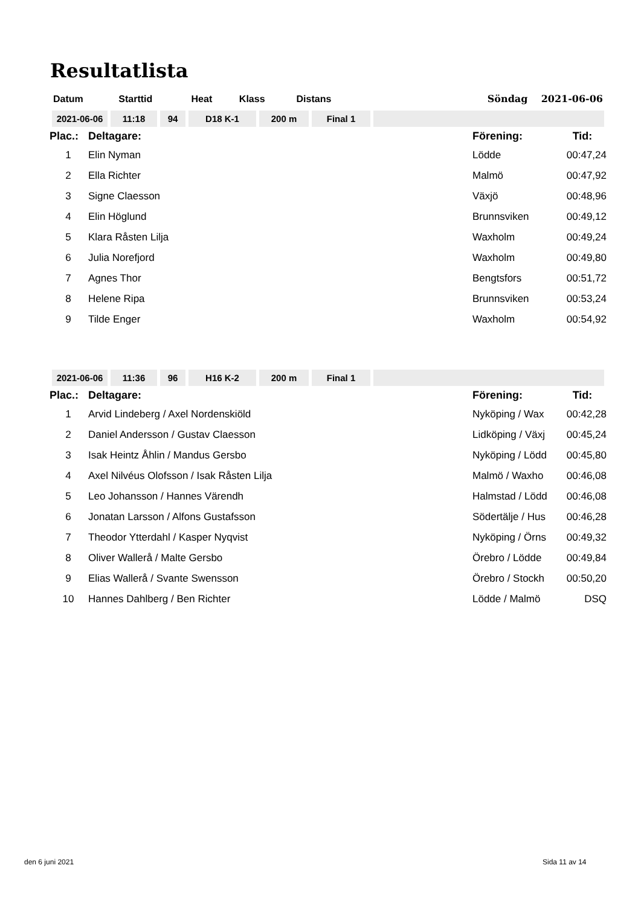Resultatlista
| Datum | Starttid | Heat | Klass | Distans | | Söndag 2021-06-06 |
| 2021-06-06 | 11:18 | 94 | D18 K-1 | 200 m | Final 1 | |
| Plac.: | Deltagare: | Förening: | Tid: |
| 1 | Elin Nyman | Lödde | 00:47,24 |
| 2 | Ella Richter | Malmö | 00:47,92 |
| 3 | Signe Claesson | Växjö | 00:48,96 |
| 4 | Elin Höglund | Brunnsviken | 00:49,12 |
| 5 | Klara Råsten Lilja | Waxholm | 00:49,24 |
| 6 | Julia Norefjord | Waxholm | 00:49,80 |
| 7 | Agnes Thor | Bengtsfors | 00:51,72 |
| 8 | Helene Ripa | Brunnsviken | 00:53,24 |
| 9 | Tilde Enger | Waxholm | 00:54,92 |
| 2021-06-06 | 11:36 | 96 | H16 K-2 | 200 m | Final 1 | |
| Plac.: | Deltagare: | Förening: | Tid: |
| 1 | Arvid Lindeberg / Axel Nordenskiöld | Nyköping / Wax | 00:42,28 |
| 2 | Daniel Andersson / Gustav Claesson | Lidköping / Växj | 00:45,24 |
| 3 | Isak Heintz Åhlin / Mandus Gersbo | Nyköping / Lödd | 00:45,80 |
| 4 | Axel Nilvéus Olofsson / Isak Råsten Lilja | Malmö / Waxho | 00:46,08 |
| 5 | Leo Johansson / Hannes Värendh | Halmstad / Lödd | 00:46,08 |
| 6 | Jonatan Larsson / Alfons Gustafsson | Södertälje / Hus | 00:46,28 |
| 7 | Theodor Ytterdahl / Kasper Nyqvist | Nyköping / Örns | 00:49,32 |
| 8 | Oliver Wallerå / Malte Gersbo | Örebro / Lödde | 00:49,84 |
| 9 | Elias Wallerå / Svante Swensson | Örebro / Stockh | 00:50,20 |
| 10 | Hannes Dahlberg / Ben Richter | Lödde / Malmö | DSQ |
den 6 juni 2021 Sida 11 av 14